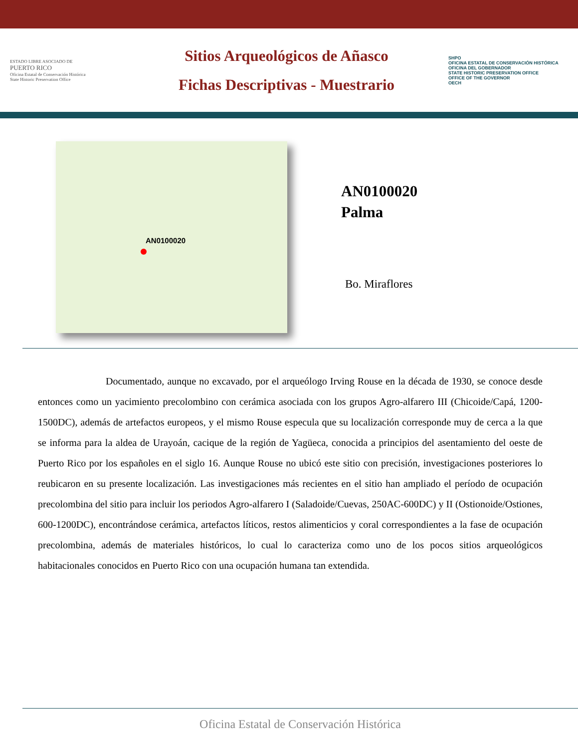ESTADO LIBRE ASOCIADO DE
PUERTO RICO
Oficina Estatal de Conservación Histórica
State Historic Preservation Office
Sitios Arqueológicos de Añasco
Fichas Descriptivas - Muestrario
SHPO
OFICINA ESTATAL DE CONSERVACIÓN HISTÓRICA
OFICINA DEL GOBERNADOR
STATE HISTORIC PRESERVATION OFFICE
OFFICE OF THE GOVERNOR
OECH
AN0100020
AN0100020
Palma
Bo. Miraflores
Documentado, aunque no excavado, por el arqueólogo Irving Rouse en la década de 1930, se conoce desde entonces como un yacimiento precolombino con cerámica asociada con los grupos Agro-alfarero III (Chicoide/Capá, 1200-1500DC), además de artefactos europeos, y el mismo Rouse especula que su localización corresponde muy de cerca a la que se informa para la aldea de Urayoán, cacique de la región de Yagüeca, conocida a principios del asentamiento del oeste de Puerto Rico por los españoles en el siglo 16. Aunque Rouse no ubicó este sitio con precisión, investigaciones posteriores lo reubicaron en su presente localización. Las investigaciones más recientes en el sitio han ampliado el período de ocupación precolombina del sitio para incluir los periodos Agro-alfarero I (Saladoide/Cuevas, 250AC-600DC) y II (Ostionoide/Ostiones, 600-1200DC), encontrándose cerámica, artefactos líticos, restos alimenticios y coral correspondientes a la fase de ocupación precolombina, además de materiales históricos, lo cual lo caracteriza como uno de los pocos sitios arqueológicos habitacionales conocidos en Puerto Rico con una ocupación humana tan extendida.
Oficina Estatal de Conservación Histórica